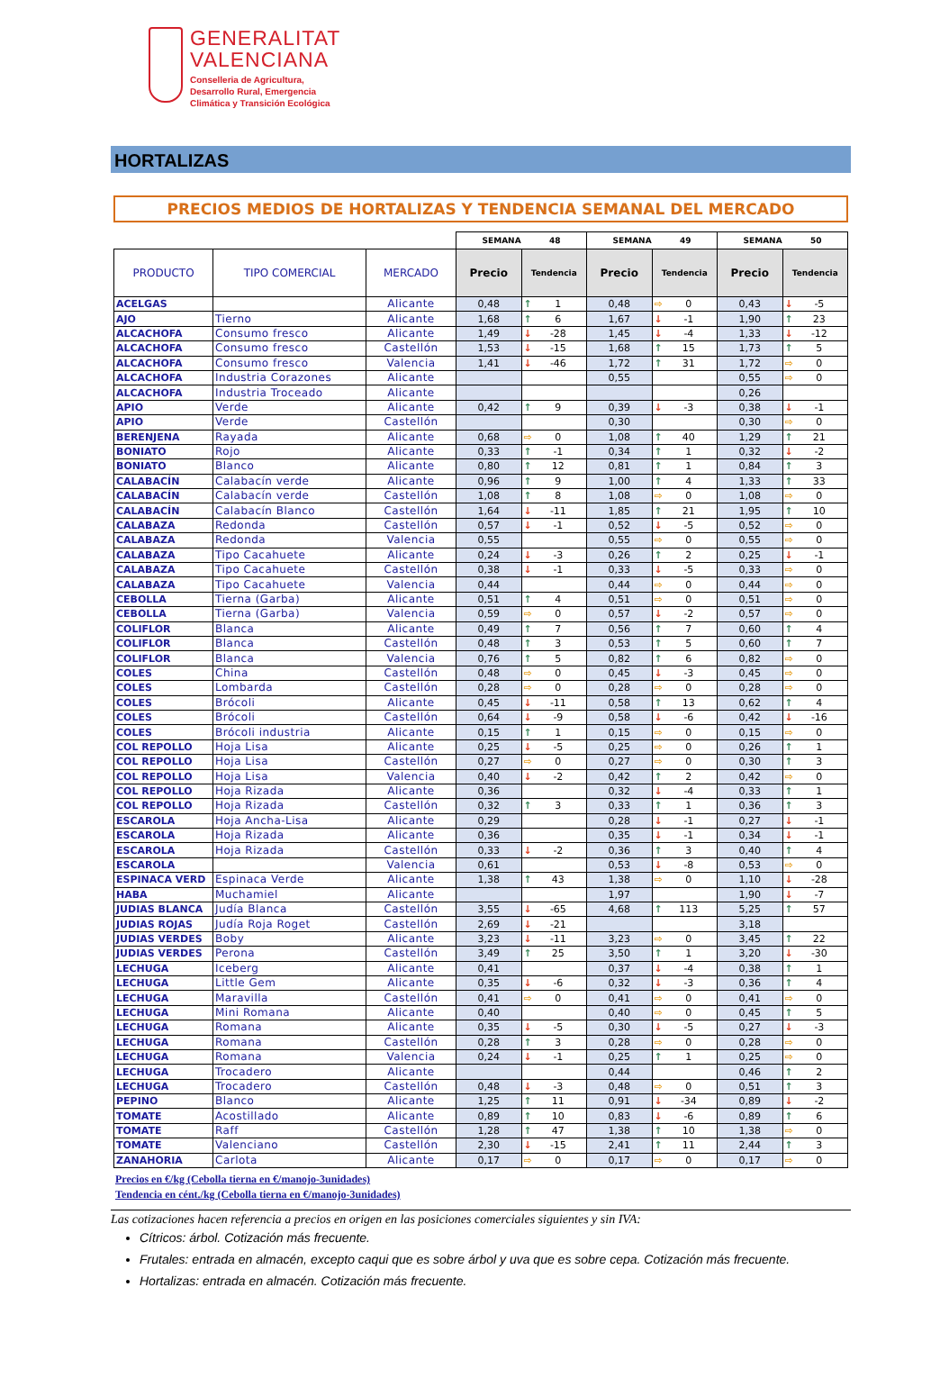GENERALITAT
VALENCIANA
Conselleria de Agricultura,
Desarrollo Rural, Emergencia
Climática y Transición Ecológica
HORTALIZAS
PRECIOS MEDIOS DE HORTALIZAS Y TENDENCIA SEMANAL DEL MERCADO
| | | | SEMANA 48 | | SEMANA 49 | | SEMANA 50 | |
| --- | --- | --- | --- | --- | --- | --- | --- | --- |
| PRODUCTO | TIPO COMERCIAL | MERCADO | Precio | Tendencia | Precio | Tendencia | Precio | Tendencia |
| ACELGAS | | Alicante | 0,48 | ↑ 1 | 0,48 | ⇨ 0 | 0,43 | ↓ -5 |
| AJO | Tierno | Alicante | 1,68 | ↑ 6 | 1,67 | ↓ -1 | 1,90 | ↑ 23 |
| ALCACHOFA | Consumo fresco | Alicante | 1,49 | ↓ -28 | 1,45 | ↓ -4 | 1,33 | ↓ -12 |
| ALCACHOFA | Consumo fresco | Castellón | 1,53 | ↓ -15 | 1,68 | ↑ 15 | 1,73 | ↑ 5 |
| ALCACHOFA | Consumo fresco | Valencia | 1,41 | ↓ -46 | 1,72 | ↑ 31 | 1,72 | ⇨ 0 |
| ALCACHOFA | Industria Corazones | Alicante | | | 0,55 | | 0,55 | ⇨ 0 |
| ALCACHOFA | Industria Troceado | Alicante | | | | | 0,26 | |
| APIO | Verde | Alicante | 0,42 | ↑ 9 | 0,39 | ↓ -3 | 0,38 | ↓ -1 |
| APIO | Verde | Castellón | | | 0,30 | | 0,30 | ⇨ 0 |
| BERENJENA | Rayada | Alicante | 0,68 | ⇨ 0 | 1,08 | ↑ 40 | 1,29 | ↑ 21 |
| BONIATO | Rojo | Alicante | 0,33 | ↑ -1 | 0,34 | ↑ 1 | 0,32 | ↓ -2 |
| BONIATO | Blanco | Alicante | 0,80 | ↑ 12 | 0,81 | ↑ 1 | 0,84 | ↑ 3 |
| CALABACÍN | Calabacín verde | Alicante | 0,96 | ↑ 9 | 1,00 | ↑ 4 | 1,33 | ↑ 33 |
| CALABACÍN | Calabacín verde | Castellón | 1,08 | ↑ 8 | 1,08 | ⇨ 0 | 1,08 | ⇨ 0 |
| CALABACÍN | Calabacín Blanco | Castellón | 1,64 | ↓ -11 | 1,85 | ↑ 21 | 1,95 | ↑ 10 |
| CALABAZA | Redonda | Castellón | 0,57 | ↓ -1 | 0,52 | ↓ -5 | 0,52 | ⇨ 0 |
| CALABAZA | Redonda | Valencia | 0,55 | | 0,55 | ⇨ 0 | 0,55 | ⇨ 0 |
| CALABAZA | Tipo Cacahuete | Alicante | 0,24 | ↓ -3 | 0,26 | ↑ 2 | 0,25 | ↓ -1 |
| CALABAZA | Tipo Cacahuete | Castellón | 0,38 | ↓ -1 | 0,33 | ↓ -5 | 0,33 | ⇨ 0 |
| CALABAZA | Tipo Cacahuete | Valencia | 0,44 | | 0,44 | ⇨ 0 | 0,44 | ⇨ 0 |
| CEBOLLA | Tierna (Garba) | Alicante | 0,51 | ↑ 4 | 0,51 | ⇨ 0 | 0,51 | ⇨ 0 |
| CEBOLLA | Tierna (Garba) | Valencia | 0,59 | ⇨ 0 | 0,57 | ↓ -2 | 0,57 | ⇨ 0 |
| COLIFLOR | Blanca | Alicante | 0,49 | ↑ 7 | 0,56 | ↑ 7 | 0,60 | ↑ 4 |
| COLIFLOR | Blanca | Castellón | 0,48 | ↑ 3 | 0,53 | ↑ 5 | 0,60 | ↑ 7 |
| COLIFLOR | Blanca | Valencia | 0,76 | ↑ 5 | 0,82 | ↑ 6 | 0,82 | ⇨ 0 |
| COLES | China | Castellón | 0,48 | ⇨ 0 | 0,45 | ↓ -3 | 0,45 | ⇨ 0 |
| COLES | Lombarda | Castellón | 0,28 | ⇨ 0 | 0,28 | ⇨ 0 | 0,28 | ⇨ 0 |
| COLES | Brócoli | Alicante | 0,45 | ↓ -11 | 0,58 | ↑ 13 | 0,62 | ↑ 4 |
| COLES | Brócoli | Castellón | 0,64 | ↓ -9 | 0,58 | ↓ -6 | 0,42 | ↓ -16 |
| COLES | Brócoli industria | Alicante | 0,15 | ↑ 1 | 0,15 | ⇨ 0 | 0,15 | ⇨ 0 |
| COL REPOLLO | Hoja Lisa | Alicante | 0,25 | ↓ -5 | 0,25 | ⇨ 0 | 0,26 | ↑ 1 |
| COL REPOLLO | Hoja Lisa | Castellón | 0,27 | ⇨ 0 | 0,27 | ⇨ 0 | 0,30 | ↑ 3 |
| COL REPOLLO | Hoja Lisa | Valencia | 0,40 | ↓ -2 | 0,42 | ↑ 2 | 0,42 | ⇨ 0 |
| COL REPOLLO | Hoja Rizada | Alicante | 0,36 | | 0,32 | ↓ -4 | 0,33 | ↑ 1 |
| COL REPOLLO | Hoja Rizada | Castellón | 0,32 | ↑ 3 | 0,33 | ↑ 1 | 0,36 | ↑ 3 |
| ESCAROLA | Hoja Ancha-Lisa | Alicante | 0,29 | | 0,28 | ↓ -1 | 0,27 | ↓ -1 |
| ESCAROLA | Hoja Rizada | Alicante | 0,36 | | 0,35 | ↓ -1 | 0,34 | ↓ -1 |
| ESCAROLA | Hoja Rizada | Castellón | 0,33 | ↓ -2 | 0,36 | ↑ 3 | 0,40 | ↑ 4 |
| ESCAROLA | | Valencia | 0,61 | | 0,53 | ↓ -8 | 0,53 | ⇨ 0 |
| ESPINACA VERD | Espinaca Verde | Alicante | 1,38 | ↑ 43 | 1,38 | ⇨ 0 | 1,10 | ↓ -28 |
| HABA | Muchamiel | Alicante | | | 1,97 | | 1,90 | ↓ -7 |
| JUDIAS BLANCA | Judía Blanca | Castellón | 3,55 | ↓ -65 | 4,68 | ↑ 113 | 5,25 | ↑ 57 |
| JUDIAS ROJAS | Judía Roja Roget | Castellón | 2,69 | ↓ -21 | | | 3,18 | |
| JUDIAS VERDES | Boby | Alicante | 3,23 | ↓ -11 | 3,23 | ⇨ 0 | 3,45 | ↑ 22 |
| JUDIAS VERDES | Perona | Castellón | 3,49 | ↑ 25 | 3,50 | ↑ 1 | 3,20 | ↓ -30 |
| LECHUGA | Iceberg | Alicante | 0,41 | | 0,37 | ↓ -4 | 0,38 | ↑ 1 |
| LECHUGA | Little Gem | Alicante | 0,35 | ↓ -6 | 0,32 | ↓ -3 | 0,36 | ↑ 4 |
| LECHUGA | Maravilla | Castellón | 0,41 | ⇨ 0 | 0,41 | ⇨ 0 | 0,41 | ⇨ 0 |
| LECHUGA | Mini Romana | Alicante | 0,40 | | 0,40 | ⇨ 0 | 0,45 | ↑ 5 |
| LECHUGA | Romana | Alicante | 0,35 | ↓ -5 | 0,30 | ↓ -5 | 0,27 | ↓ -3 |
| LECHUGA | Romana | Castellón | 0,28 | ↑ 3 | 0,28 | ⇨ 0 | 0,28 | ⇨ 0 |
| LECHUGA | Romana | Valencia | 0,24 | ↓ -1 | 0,25 | ↑ 1 | 0,25 | ⇨ 0 |
| LECHUGA | Trocadero | Alicante | | | 0,44 | | 0,46 | ↑ 2 |
| LECHUGA | Trocadero | Castellón | 0,48 | ↓ -3 | 0,48 | ⇨ 0 | 0,51 | ↑ 3 |
| PEPINO | Blanco | Alicante | 1,25 | ↑ 11 | 0,91 | ↓ -34 | 0,89 | ↓ -2 |
| TOMATE | Acostillado | Alicante | 0,89 | ↑ 10 | 0,83 | ↓ -6 | 0,89 | ↑ 6 |
| TOMATE | Raff | Castellón | 1,28 | ↑ 47 | 1,38 | ↑ 10 | 1,38 | ⇨ 0 |
| TOMATE | Valenciano | Castellón | 2,30 | ↓ -15 | 2,41 | ↑ 11 | 2,44 | ↑ 3 |
| ZANAHORIA | Carlota | Alicante | 0,17 | ⇨ 0 | 0,17 | ⇨ 0 | 0,17 | ⇨ 0 |
Precios en €/kg (Cebolla tierna en €/manojo-3unidades)
Tendencia en cént./kg (Cebolla tierna en €/manojo-3unidades)
Las cotizaciones hacen referencia a precios en origen en las posiciones comerciales siguientes y sin IVA:
Cítricos: árbol. Cotización más frecuente.
Frutales: entrada en almacén, excepto caqui que es sobre árbol y uva que es sobre cepa. Cotización más frecuente.
Hortalizas: entrada en almacén. Cotización más frecuente.